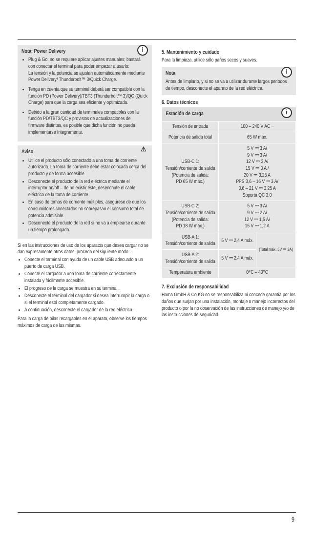i
Nota: Power Delivery
Plug & Go: no se requiere aplicar ajustes manuales; bastará con conectar el terminal para poder empezar a usarlo:
La tensión y la potencia se ajustan automáticamente mediante Power Delivery/ Thunderbolt™ 3/Quick Charge.
Tenga en cuenta que su terminal deberá ser compatible con la función PD (Power Delivery)/TBT3 (Thunderbolt™ 3)/QC (Quick Charge) para que la carga sea eficiente y optimizada.
Debido a la gran cantidad de terminales compatibles con la función PD/TBT3/QC y provistos de actualizaciones de firmware distintas, es posible que dicha función no pueda implementarse íntegramente.
⚠
Aviso
Utilice el producto sólo conectado a una toma de corriente autorizada. La toma de corriente debe estar colocada cerca del producto y de forma accesible.
Desconecte el producto de la red eléctrica mediante el interruptor on/off – de no existir éste, desenchufe el cable eléctrico de la toma de corriente.
En caso de tomas de corriente múltiples, asegúrese de que los consumidores conectados no sobrepasan el consumo total de potencia admisible.
Desconecte el producto de la red si no va a emplearse durante un tiempo prolongado.
Si en las instrucciones de uso de los aparatos que desea cargar no se dan expresamente otros datos, proceda del siguiente modo:
Conecte el terminal con ayuda de un cable USB adecuado a un puerto de carga USB.
Conecte el cargador a una toma de corriente correctamente instalada y fácilmente accesible.
El progreso de la carga se muestra en su terminal.
Desconecte el terminal del cargador si desea interrumpir la carga o si el terminal está completamente cargado.
A continuación, desconecte el cargador de la red eléctrica.
Para la carga de pilas recargables en el aparato, observe los tiempos máximos de carga de las mismas.
5. Mantenimiento y cuidado
Para la limpieza, utilice sólo paños secos y suaves.
i
Nota
Antes de limpiarlo, y si no se va a utilizar durante largos periodos de tiempo, desconecte el aparato de la red eléctrica.
6. Datos técnicos
| Estación de carga i | | |
| --- | --- | --- |
| Tensión de entrada | 100 – 240 V AC ~ | |
| Potencia de salida total | 65 W máx. | |
| USB-C 1: Tensión/corriente de salida (Potencia de salida: PD 65 W máx.) | 5 V ⎓ 3 A/ 9 V ⎓ 3 A/ 12 V ⎓ 3 A/ 15 V ⎓ 3 A / 20 V ⎓ 3,25 A PPS 3,6 – 16 V ⎓ 3 A/ 3,6 – 21 V ⎓ 3,25 A Soporta QC 3.0 | |
| USB-C 2: Tensión/corriente de salida (Potencia de salida: PD 18 W máx.) | 5 V ⎓ 3 A/ 9 V ⎓ 2 A/ 12 V ⎓ 1,5 A/ 15 V ⎓ 1,2 A | |
| USB-A 1: Tensión/corriente de salida | 5 V ⎓ 2,4 A máx. | (Total máx. 5V ⎓ 3A) |
| USB-A 2: Tensión/corriente de salida | 5 V ⎓ 2,4 A máx. | |
| Temperatura ambiente | 0°C – 40°C | |
7. Exclusión de responsabilidad
Hama GmbH & Co KG no se responsabiliza ni concede garantía por los daños que surjan por una instalación, montaje o manejo incorrectos del producto o por la no observación de las instrucciones de manejo y/o de las instrucciones de seguridad.
9